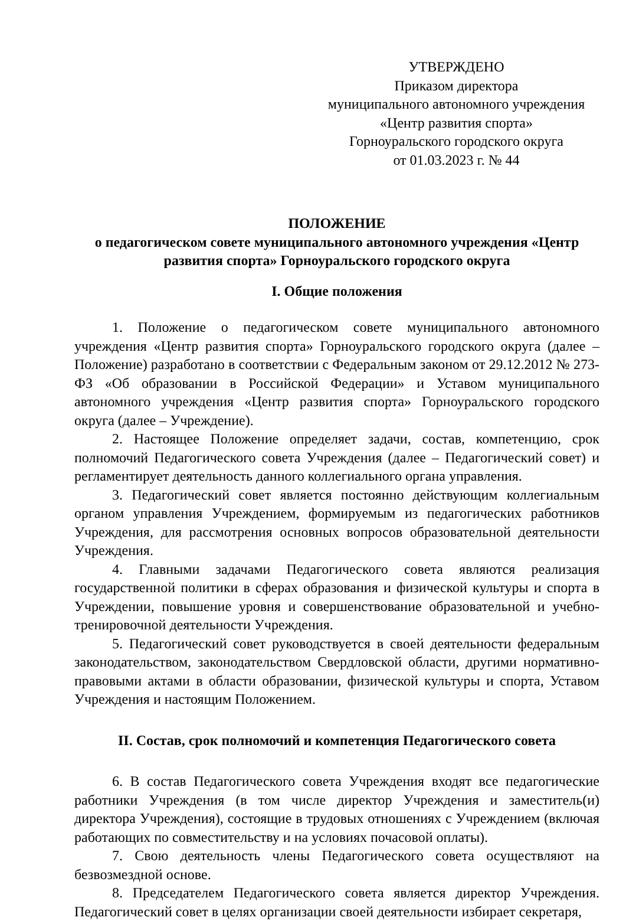УТВЕРЖДЕНО
Приказом директора
муниципального автономного учреждения
«Центр развития спорта»
Горноуральского городского округа
от 01.03.2023 г. № 44
ПОЛОЖЕНИЕ
о педагогическом совете муниципального автономного учреждения «Центр развития спорта» Горноуральского городского округа
I. Общие положения
1. Положение о педагогическом совете муниципального автономного учреждения «Центр развития спорта» Горноуральского городского округа (далее – Положение) разработано в соответствии с Федеральным законом от 29.12.2012 № 273-ФЗ «Об образовании в Российской Федерации» и Уставом муниципального автономного учреждения «Центр развития спорта» Горноуральского городского округа (далее – Учреждение).
2. Настоящее Положение определяет задачи, состав, компетенцию, срок полномочий Педагогического совета Учреждения (далее – Педагогический совет) и регламентирует деятельность данного коллегиального органа управления.
3. Педагогический совет является постоянно действующим коллегиальным органом управления Учреждением, формируемым из педагогических работников Учреждения, для рассмотрения основных вопросов образовательной деятельности Учреждения.
4. Главными задачами Педагогического совета являются реализация государственной политики в сферах образования и физической культуры и спорта в Учреждении, повышение уровня и совершенствование образовательной и учебно-тренировочной деятельности Учреждения.
5. Педагогический совет руководствуется в своей деятельности федеральным законодательством, законодательством Свердловской области, другими нормативно-правовыми актами в области образовании, физической культуры и спорта, Уставом Учреждения и настоящим Положением.
II. Состав, срок полномочий и компетенция Педагогического совета
6. В состав Педагогического совета Учреждения входят все педагогические работники Учреждения (в том числе директор Учреждения и заместитель(и) директора Учреждения), состоящие в трудовых отношениях с Учреждением (включая работающих по совместительству и на условиях почасовой оплаты).
7. Свою деятельность члены Педагогического совета осуществляют на безвозмездной основе.
8. Председателем Педагогического совета является директор Учреждения. Педагогический совет в целях организации своей деятельности избирает секретаря,